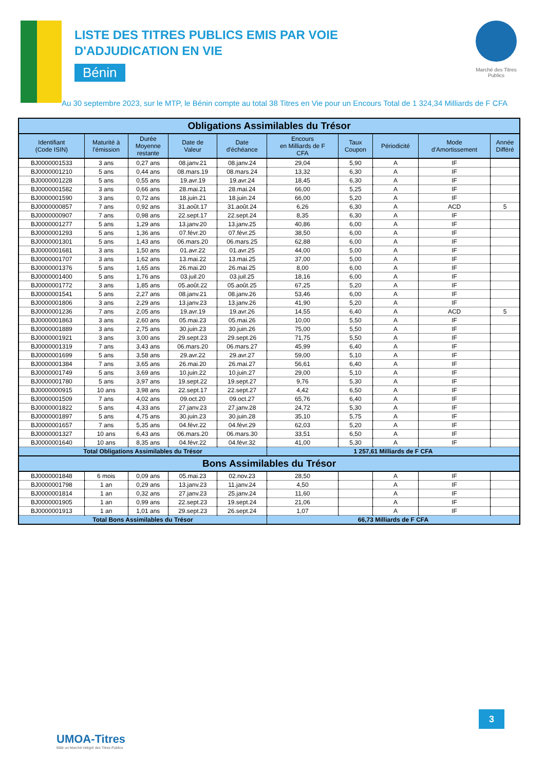Marché des Titres Publics
LISTE DES TITRES PUBLICS EMIS PAR VOIE
D'ADJUDICATION EN VIE
Bénin
Au 30 septembre 2023, sur le MTP, le Bénin compte au total 38 Titres en Vie pour un Encours Total de 1 324,34 Milliards de F CFA
| Obligations Assimilables du Trésor | | | | | | | | | |
| Identifiant (Code ISIN) | Maturité à l'émission | Durée Moyenne restante | Date de Valeur | Date d'échéance | Encours en Milliards de F CFA | Taux Coupon | Périodicité | Mode d'Amortissement | Année Différé |
| BJ0000001533 | 3 ans | 0,27 ans | 08.janv.21 | 08.janv.24 | 29,04 | 5,90 | A | IF | |
| BJ0000001210 | 5 ans | 0,44 ans | 08.mars.19 | 08.mars.24 | 13,32 | 6,30 | A | IF | |
| BJ0000001228 | 5 ans | 0,55 ans | 19.avr.19 | 19.avr.24 | 18,45 | 6,30 | A | IF | |
| BJ0000001582 | 3 ans | 0,66 ans | 28.mai.21 | 28.mai.24 | 66,00 | 5,25 | A | IF | |
| BJ0000001590 | 3 ans | 0,72 ans | 18.juin.21 | 18.juin.24 | 66,00 | 5,20 | A | IF | |
| BJ0000000857 | 7 ans | 0,92 ans | 31.août.17 | 31.août.24 | 6,26 | 6,30 | A | ACD | 5 |
| BJ0000000907 | 7 ans | 0,98 ans | 22.sept.17 | 22.sept.24 | 8,35 | 6,30 | A | IF | |
| BJ0000001277 | 5 ans | 1,29 ans | 13.janv.20 | 13.janv.25 | 40,86 | 6,00 | A | IF | |
| BJ0000001293 | 5 ans | 1,36 ans | 07.févr.20 | 07.févr.25 | 38,50 | 6,00 | A | IF | |
| BJ0000001301 | 5 ans | 1,43 ans | 06.mars.20 | 06.mars.25 | 62,88 | 6,00 | A | IF | |
| BJ0000001681 | 3 ans | 1,50 ans | 01.avr.22 | 01.avr.25 | 44,00 | 5,00 | A | IF | |
| BJ0000001707 | 3 ans | 1,62 ans | 13.mai.22 | 13.mai.25 | 37,00 | 5,00 | A | IF | |
| BJ0000001376 | 5 ans | 1,65 ans | 26.mai.20 | 26.mai.25 | 8,00 | 6,00 | A | IF | |
| BJ0000001400 | 5 ans | 1,76 ans | 03.juil.20 | 03.juil.25 | 18,16 | 6,00 | A | IF | |
| BJ0000001772 | 3 ans | 1,85 ans | 05.août.22 | 05.août.25 | 67,25 | 5,20 | A | IF | |
| BJ0000001541 | 5 ans | 2,27 ans | 08.janv.21 | 08.janv.26 | 53,46 | 6,00 | A | IF | |
| BJ0000001806 | 3 ans | 2,29 ans | 13.janv.23 | 13.janv.26 | 41,90 | 5,20 | A | IF | |
| BJ0000001236 | 7 ans | 2,05 ans | 19.avr.19 | 19.avr.26 | 14,55 | 6,40 | A | ACD | 5 |
| BJ0000001863 | 3 ans | 2,60 ans | 05.mai.23 | 05.mai.26 | 10,00 | 5,50 | A | IF | |
| BJ0000001889 | 3 ans | 2,75 ans | 30.juin.23 | 30.juin.26 | 75,00 | 5,50 | A | IF | |
| BJ0000001921 | 3 ans | 3,00 ans | 29.sept.23 | 29.sept.26 | 71,75 | 5,50 | A | IF | |
| BJ0000001319 | 7 ans | 3,43 ans | 06.mars.20 | 06.mars.27 | 45,99 | 6,40 | A | IF | |
| BJ0000001699 | 5 ans | 3,58 ans | 29.avr.22 | 29.avr.27 | 59,00 | 5,10 | A | IF | |
| BJ0000001384 | 7 ans | 3,65 ans | 26.mai.20 | 26.mai.27 | 56,61 | 6,40 | A | IF | |
| BJ0000001749 | 5 ans | 3,69 ans | 10.juin.22 | 10.juin.27 | 29,00 | 5,10 | A | IF | |
| BJ0000001780 | 5 ans | 3,97 ans | 19.sept.22 | 19.sept.27 | 9,76 | 5,30 | A | IF | |
| BJ0000000915 | 10 ans | 3,98 ans | 22.sept.17 | 22.sept.27 | 4,42 | 6,50 | A | IF | |
| BJ0000001509 | 7 ans | 4,02 ans | 09.oct.20 | 09.oct.27 | 65,76 | 6,40 | A | IF | |
| BJ0000001822 | 5 ans | 4,33 ans | 27.janv.23 | 27.janv.28 | 24,72 | 5,30 | A | IF | |
| BJ0000001897 | 5 ans | 4,75 ans | 30.juin.23 | 30.juin.28 | 35,10 | 5,75 | A | IF | |
| BJ0000001657 | 7 ans | 5,35 ans | 04.févr.22 | 04.févr.29 | 62,03 | 5,20 | A | IF | |
| BJ0000001327 | 10 ans | 6,43 ans | 06.mars.20 | 06.mars.30 | 33,51 | 6,50 | A | IF | |
| BJ0000001640 | 10 ans | 8,35 ans | 04.févr.22 | 04.févr.32 | 41,00 | 5,30 | A | IF | |
| Total Obligations Assimilables du Trésor | | | | | 1 257,61 Milliards de F CFA | | | | |
| Bons Assimilables du Trésor | | | | | | | | | |
| BJ0000001848 | 6 mois | 0,09 ans | 05.mai.23 | 02.nov.23 | 28,50 | | A | IF | |
| BJ0000001798 | 1 an | 0,29 ans | 13.janv.23 | 11.janv.24 | 4,50 | | A | IF | |
| BJ0000001814 | 1 an | 0,32 ans | 27.janv.23 | 25.janv.24 | 11,60 | | A | IF | |
| BJ0000001905 | 1 an | 0,99 ans | 22.sept.23 | 19.sept.24 | 21,06 | | A | IF | |
| BJ0000001913 | 1 an | 1,01 ans | 29.sept.23 | 26.sept.24 | 1,07 | | A | IF | |
| Total Bons Assimilables du Trésor | | | | | 66,73 Milliards de F CFA | | | | |
3
UMOA-Titres
Bâtir un Marché intégré des Titres Publics